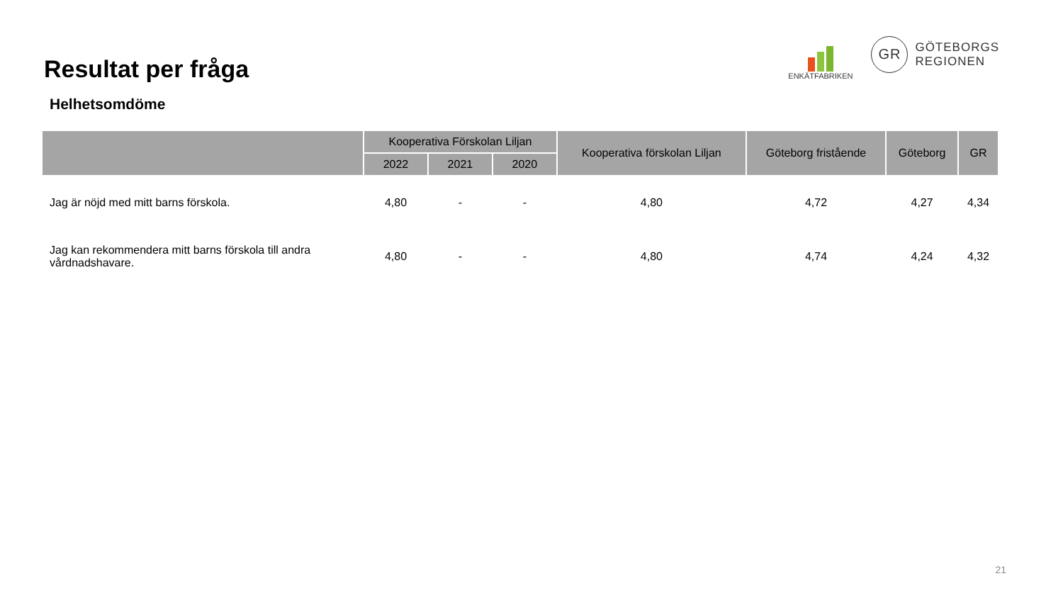Resultat per fråga
ENKÄTFABRIKEN
GR
GÖTEBORGS
REGIONEN
Helhetsomdöme
| | Kooperativa Förskolan Liljan | | | Kooperativa förskolan Liljan | Göteborg fristående | Göteborg | GR |
| --- | --- | --- | --- | --- | --- | --- | --- |
| | 2022 | 2021 | 2020 | | | | |
| Jag är nöjd med mitt barns förskola. | 4,80 | - | - | 4,80 | 4,72 | 4,27 | 4,34 |
| Jag kan rekommendera mitt barns förskola till andra vårdnadshavare. | 4,80 | - | - | 4,80 | 4,74 | 4,24 | 4,32 |
21